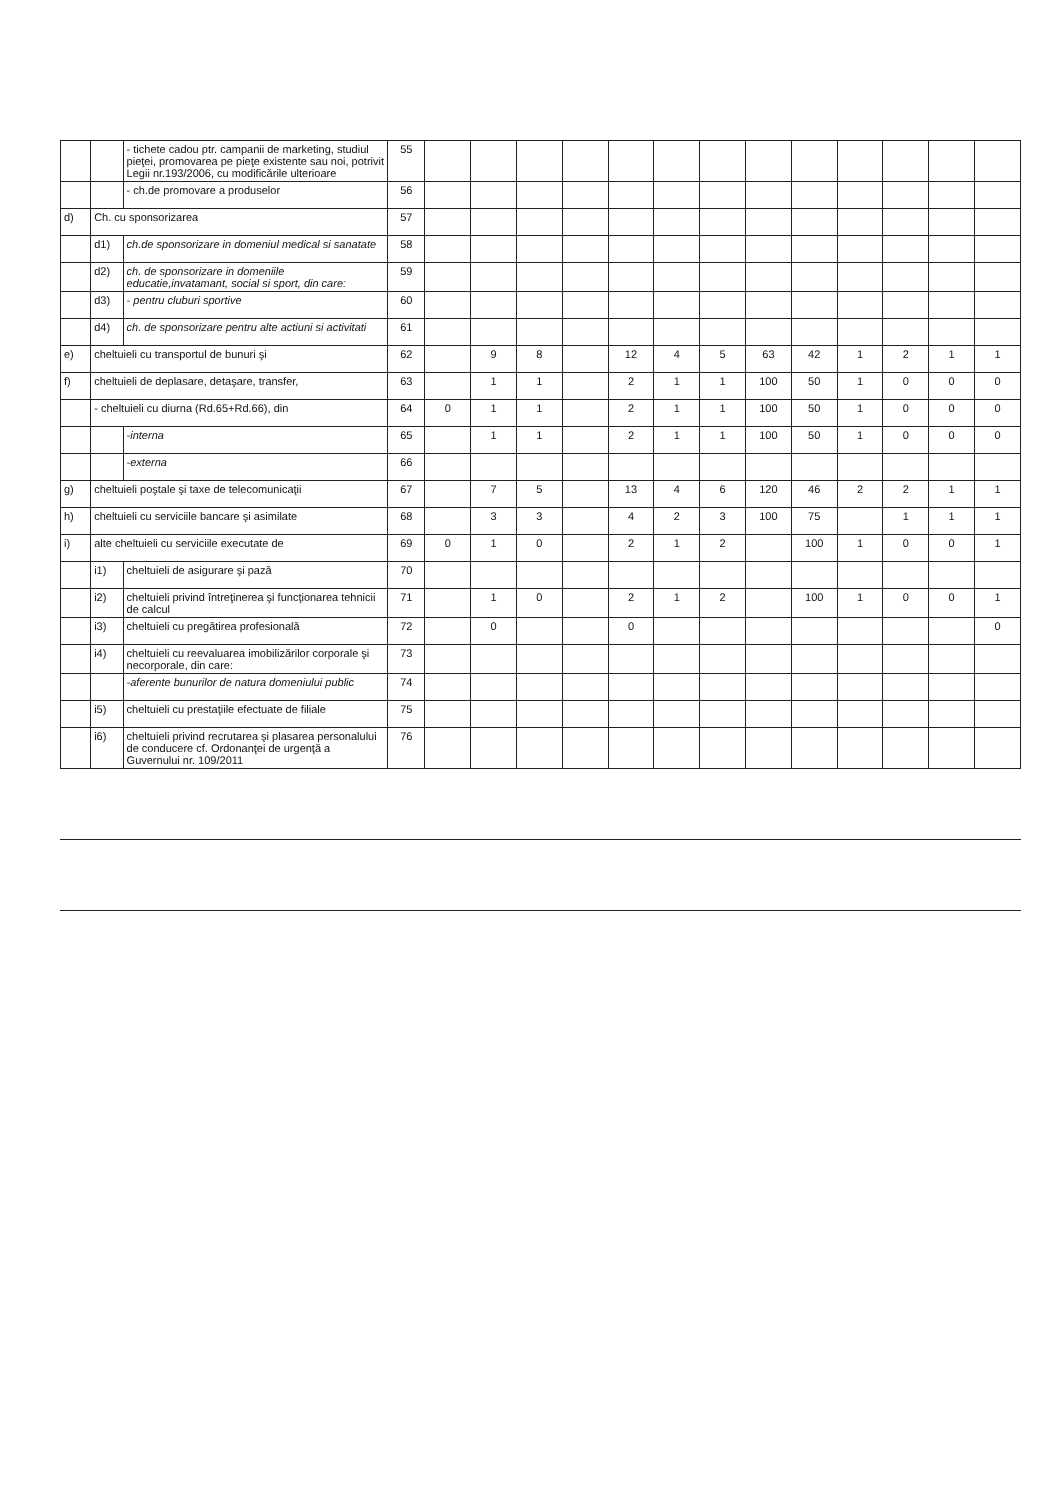| | | - tichete cadou ptr. campanii de marketing, studiul pieţei, promovarea pe pieţe existente sau noi, potrivit Legii nr.193/2006, cu modificările ulterioare | 55 | | | | | | | | | | | | | |
| | | - ch.de promovare a produselor | 56 | | | | | | | | | | | | | |
| d) | Ch. cu sponsorizarea | | 57 | | | | | | | | | | | | | |
| | d1) | ch.de sponsorizare in domeniul medical si sanatate | 58 | | | | | | | | | | | | | |
| | d2) | ch. de sponsorizare in domeniile educatie,invatamant, social si sport, din care: | 59 | | | | | | | | | | | | | |
| | d3) | - pentru cluburi sportive | 60 | | | | | | | | | | | | | |
| | d4) | ch. de sponsorizare pentru alte actiuni si activitati | 61 | | | | | | | | | | | | | |
| e) | cheltuieli cu transportul de bunuri şi | | 62 | | 9 | 8 | | 12 | 4 | 5 | 63 | 42 | 1 | 2 | 1 | 1 |
| f) | cheltuieli de deplasare, detaşare, transfer, | | 63 | | 1 | 1 | | 2 | 1 | 1 | 100 | 50 | 1 | 0 | 0 | 0 |
| | - cheltuieli cu diurna (Rd.65+Rd.66), din | | 64 | 0 | 1 | 1 | | 2 | 1 | 1 | 100 | 50 | 1 | 0 | 0 | 0 |
| | | -interna | 65 | | 1 | 1 | | 2 | 1 | 1 | 100 | 50 | 1 | 0 | 0 | 0 |
| | | -externa | 66 | | | | | | | | | | | | | |
| g) | cheltuieli poştale şi taxe de telecomunicaţii | | 67 | | 7 | 5 | | 13 | 4 | 6 | 120 | 46 | 2 | 2 | 1 | 1 |
| h) | cheltuieli cu serviciile bancare şi asimilate | | 68 | | 3 | 3 | | 4 | 2 | 3 | 100 | 75 | | 1 | 1 | 1 |
| i) | alte cheltuieli cu serviciile executate de | | 69 | 0 | 1 | 0 | | 2 | 1 | 2 | | 100 | 1 | 0 | 0 | 1 |
| | i1) | cheltuieli de asigurare şi pază | 70 | | | | | | | | | | | | | |
| | i2) | cheltuieli privind întreţinerea şi funcţionarea tehnicii de calcul | 71 | | 1 | 0 | | 2 | 1 | 2 | | 100 | 1 | 0 | 0 | 1 |
| | i3) | cheltuieli cu pregătirea profesională | 72 | | 0 | | | 0 | | | | | | | | 0 |
| | i4) | cheltuieli cu reevaluarea imobilizărilor corporale şi necorporale, din care: | 73 | | | | | | | | | | | | | |
| | | -aferente bunurilor de natura domeniului public | 74 | | | | | | | | | | | | | |
| | i5) | cheltuieli cu prestaţiile efectuate de filiale | 75 | | | | | | | | | | | | | |
| | i6) | cheltuieli privind recrutarea şi plasarea personalului de conducere cf. Ordonanţei de urgenţă a Guvernului nr. 109/2011 | 76 | | | | | | | | | | | | | |